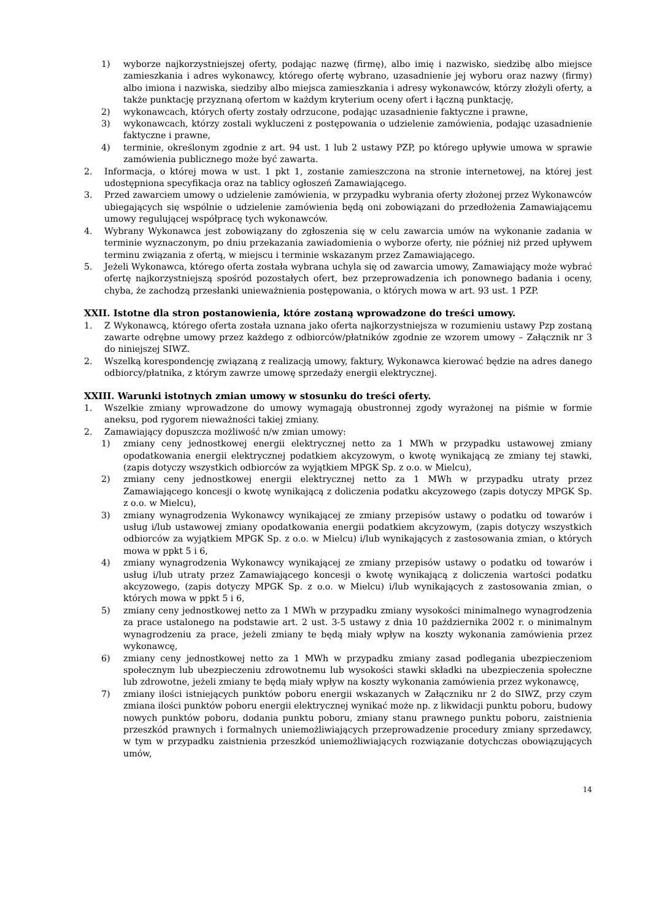1) wyborze najkorzystniejszej oferty, podając nazwę (firmę), albo imię i nazwisko, siedzibę albo miejsce zamieszkania i adres wykonawcy, którego ofertę wybrano, uzasadnienie jej wyboru oraz nazwy (firmy) albo imiona i nazwiska, siedziby albo miejsca zamieszkania i adresy wykonawców, którzy złożyli oferty, a także punktację przyznaną ofertom w każdym kryterium oceny ofert i łączną punktację,
2) wykonawcach, których oferty zostały odrzucone, podając uzasadnienie faktyczne i prawne,
3) wykonawcach, którzy zostali wykluczeni z postępowania o udzielenie zamówienia, podając uzasadnienie faktyczne i prawne,
4) terminie, określonym zgodnie z art. 94 ust. 1 lub 2 ustawy PZP, po którego upływie umowa w sprawie zamówienia publicznego może być zawarta.
2. Informacja, o której mowa w ust. 1 pkt 1, zostanie zamieszczona na stronie internetowej, na której jest udostępniona specyfikacja oraz na tablicy ogłoszeń Zamawiającego.
3. Przed zawarciem umowy o udzielenie zamówienia, w przypadku wybrania oferty złożonej przez Wykonawców ubiegających się wspólnie o udzielenie zamówienia będą oni zobowiązani do przedłożenia Zamawiającemu umowy regulującej współpracę tych wykonawców.
4. Wybrany Wykonawca jest zobowiązany do zgłoszenia się w celu zawarcia umów na wykonanie zadania w terminie wyznaczonym, po dniu przekazania zawiadomienia o wyborze oferty, nie później niż przed upływem terminu związania z ofertą, w miejscu i terminie wskazanym przez Zamawiającego.
5. Jeżeli Wykonawca, którego oferta została wybrana uchyla się od zawarcia umowy, Zamawiający może wybrać ofertę najkorzystniejszą spośród pozostałych ofert, bez przeprowadzenia ich ponownego badania i oceny, chyba, że zachodzą przesłanki unieważnienia postępowania, o których mowa w art. 93 ust. 1 PZP.
XXII. Istotne dla stron postanowienia, które zostaną wprowadzone do treści umowy.
1. Z Wykonawcą, którego oferta została uznana jako oferta najkorzystniejsza w rozumieniu ustawy Pzp zostaną zawarte odrębne umowy przez każdego z odbiorców/płatników zgodnie ze wzorem umowy – Załącznik nr 3 do niniejszej SIWZ.
2. Wszelką korespondencję związaną z realizacją umowy, faktury, Wykonawca kierować będzie na adres danego odbiorcy/płatnika, z którym zawrze umowę sprzedaży energii elektrycznej.
XXIII. Warunki istotnych zmian umowy w stosunku do treści oferty.
1. Wszelkie zmiany wprowadzone do umowy wymagają obustronnej zgody wyrażonej na piśmie w formie aneksu, pod rygorem nieważności takiej zmiany.
2. Zamawiający dopuszcza możliwość n/w zmian umowy:
1) zmiany ceny jednostkowej energii elektrycznej netto za 1 MWh w przypadku ustawowej zmiany opodatkowania energii elektrycznej podatkiem akcyzowym, o kwotę wynikającą ze zmiany tej stawki, (zapis dotyczy wszystkich odbiorców za wyjątkiem MPGK Sp. z o.o. w Mielcu),
2) zmiany ceny jednostkowej energii elektrycznej netto za 1 MWh w przypadku utraty przez Zamawiającego koncesji o kwotę wynikającą z doliczenia podatku akcyzowego (zapis dotyczy MPGK Sp. z o.o. w Mielcu),
3) zmiany wynagrodzenia Wykonawcy wynikającej ze zmiany przepisów ustawy o podatku od towarów i usług i/lub ustawowej zmiany opodatkowania energii podatkiem akcyzowym, (zapis dotyczy wszystkich odbiorców za wyjątkiem MPGK Sp. z o.o. w Mielcu) i/lub wynikających z zastosowania zmian, o których mowa w ppkt 5 i 6,
4) zmiany wynagrodzenia Wykonawcy wynikającej ze zmiany przepisów ustawy o podatku od towarów i usług i/lub utraty przez Zamawiającego koncesji o kwotę wynikającą z doliczenia wartości podatku akcyzowego, (zapis dotyczy MPGK Sp. z o.o. w Mielcu) i/lub wynikających z zastosowania zmian, o których mowa w ppkt 5 i 6,
5) zmiany ceny jednostkowej netto za 1 MWh w przypadku zmiany wysokości minimalnego wynagrodzenia za prace ustalonego na podstawie art. 2 ust. 3-5 ustawy z dnia 10 października 2002 r. o minimalnym wynagrodzeniu za prace, jeżeli zmiany te będą miały wpływ na koszty wykonania zamówienia przez wykonawcę,
6) zmiany ceny jednostkowej netto za 1 MWh w przypadku zmiany zasad podlegania ubezpieczeniom społecznym lub ubezpieczeniu zdrowotnemu lub wysokości stawki składki na ubezpieczenia społeczne lub zdrowotne, jeżeli zmiany te będą miały wpływ na koszty wykonania zamówienia przez wykonawcę,
7) zmiany ilości istniejących punktów poboru energii wskazanych w Załączniku nr 2 do SIWZ, przy czym zmiana ilości punktów poboru energii elektrycznej wynikać może np. z likwidacji punktu poboru, budowy nowych punktów poboru, dodania punktu poboru, zmiany stanu prawnego punktu poboru, zaistnienia przeszkód prawnych i formalnych uniemożliwiających przeprowadzenie procedury zmiany sprzedawcy, w tym w przypadku zaistnienia przeszkód uniemożliwiających rozwiązanie dotychczas obowiązujących umów,
14